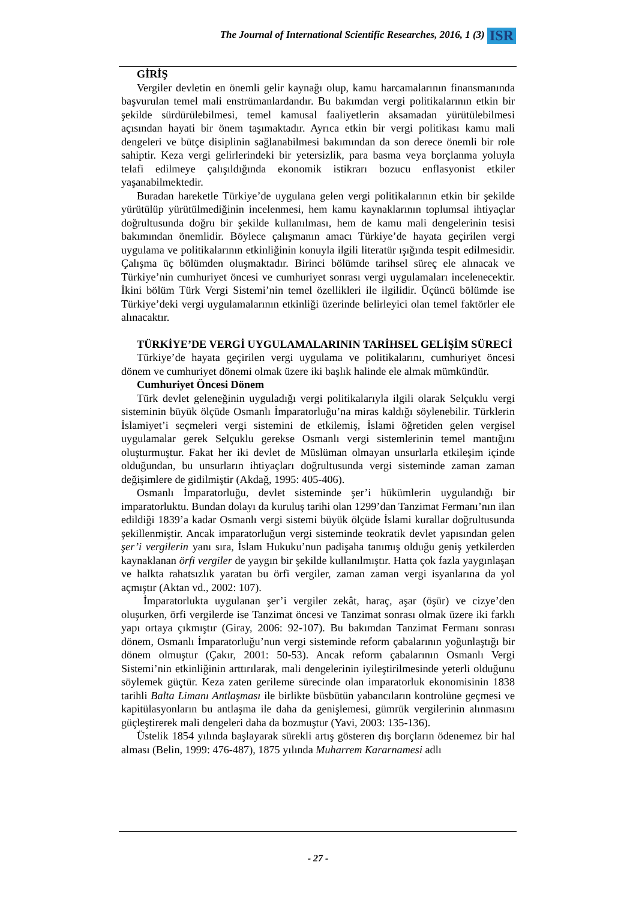The Journal of International Scientific Researches, 2016, 1 (3) ISR
GİRİŞ
Vergiler devletin en önemli gelir kaynağı olup, kamu harcamalarının finansmanında başvurulan temel mali enstrümanlardandır. Bu bakımdan vergi politikalarının etkin bir şekilde sürdürülebilmesi, temel kamusal faaliyetlerin aksamadan yürütülebilmesi açısından hayati bir önem taşımaktadır. Ayrıca etkin bir vergi politikası kamu mali dengeleri ve bütçe disiplinin sağlanabilmesi bakımından da son derece önemli bir role sahiptir. Keza vergi gelirlerindeki bir yetersizlik, para basma veya borçlanma yoluyla telafi edilmeye çalışıldığında ekonomik istikrarı bozucu enflasyonist etkiler yaşanabilmektedir.
Buradan hareketle Türkiye’de uygulana gelen vergi politikalarının etkin bir şekilde yürütülüp yürütülmediğinin incelenmesi, hem kamu kaynaklarının toplumsal ihtiyaçlar doğrultusunda doğru bir şekilde kullanılması, hem de kamu mali dengelerinin tesisi bakımından önemlidir. Böylece çalışmanın amacı Türkiye’de hayata geçirilen vergi uygulama ve politikalarının etkinliğinin konuyla ilgili literatür ışığında tespit edilmesidir. Çalışma üç bölümden oluşmaktadır. Birinci bölümde tarihsel süreç ele alınacak ve Türkiye’nin cumhuriyet öncesi ve cumhuriyet sonrası vergi uygulamaları incelenecektir. İkini bölüm Türk Vergi Sistemi’nin temel özellikleri ile ilgilidir. Üçüncü bölümde ise Türkiye’deki vergi uygulamalarının etkinliği üzerinde belirleyici olan temel faktörler ele alınacaktır.
TÜRKİYE’DE VERGİ UYGULAMALARININ TARİHSEL GELİŞİM SÜRECİ
Türkiye’de hayata geçirilen vergi uygulama ve politikalarını, cumhuriyet öncesi dönem ve cumhuriyet dönemi olmak üzere iki başlık halinde ele almak mümkündür.
Cumhuriyet Öncesi Dönem
Türk devlet geleneğinin uyguladığı vergi politikalarıyla ilgili olarak Selçuklu vergi sisteminin büyük ölçüde Osmanlı İmparatorluğu’na miras kaldığı söylenebilir. Türklerin İslamiyet’i seçmeleri vergi sistemini de etkilemiş, İslami öğretiden gelen vergisel uygulamalar gerek Selçuklu gerekse Osmanlı vergi sistemlerinin temel mantığını oluşturmuştur. Fakat her iki devlet de Müslüman olmayan unsurlarla etkileşim içinde olduğundan, bu unsurların ihtiyaçları doğrultusunda vergi sisteminde zaman zaman değişimlere de gidilmiştir (Akdağ, 1995: 405-406).
Osmanlı İmparatorluğu, devlet sisteminde şer’i hükümlerin uygulandığı bir imparatorluktu. Bundan dolayı da kuruluş tarihi olan 1299’dan Tanzimat Fermanı’nın ilan edildiği 1839’a kadar Osmanlı vergi sistemi büyük ölçüde İslami kurallar doğrultusunda şekillenmiştir. Ancak imparatorluğun vergi sisteminde teokratik devlet yapısından gelen şer’i vergilerin yanı sıra, İslam Hukuku’nun padişaha tanımış olduğu geniş yetkilerden kaynaklanan örfi vergiler de yaygın bir şekilde kullanılmıştır. Hatta çok fazla yaygınlaşan ve halkta rahatsızlık yaratan bu örfi vergiler, zaman zaman vergi isyanlarına da yol açmıştır (Aktan vd., 2002: 107).
İmparatorlukta uygulanan şer’i vergiler zekât, haraç, aşar (öşür) ve cizye’den oluşurken, örfi vergilerde ise Tanzimat öncesi ve Tanzimat sonrası olmak üzere iki farklı yapı ortaya çıkmıştır (Giray, 2006: 92-107). Bu bakımdan Tanzimat Fermanı sonrası dönem, Osmanlı İmparatorluğu’nun vergi sisteminde reform çabalarının yoğunlaştığı bir dönem olmuştur (Çakır, 2001: 50-53). Ancak reform çabalarının Osmanlı Vergi Sistemi’nin etkinliğinin arttırılarak, mali dengelerinin iyileştirilmesinde yeterli olduğunu söylemek güçtür. Keza zaten gerileme sürecinde olan imparatorluk ekonomisinin 1838 tarihli Balta Limanı Antlaşması ile birlikte büsbütün yabancıların kontrolüne geçmesi ve kapitülasyonların bu antlaşma ile daha da genişlemesi, gümrük vergilerinin alınmasını güçleştirerek mali dengeleri daha da bozmuştur (Yavi, 2003: 135-136).
Üstelik 1854 yılında başlayarak sürekli artış gösteren dış borçların ödenemez bir hal alması (Belin, 1999: 476-487), 1875 yılında Muharrem Kararnamesi adlı
- 27 -